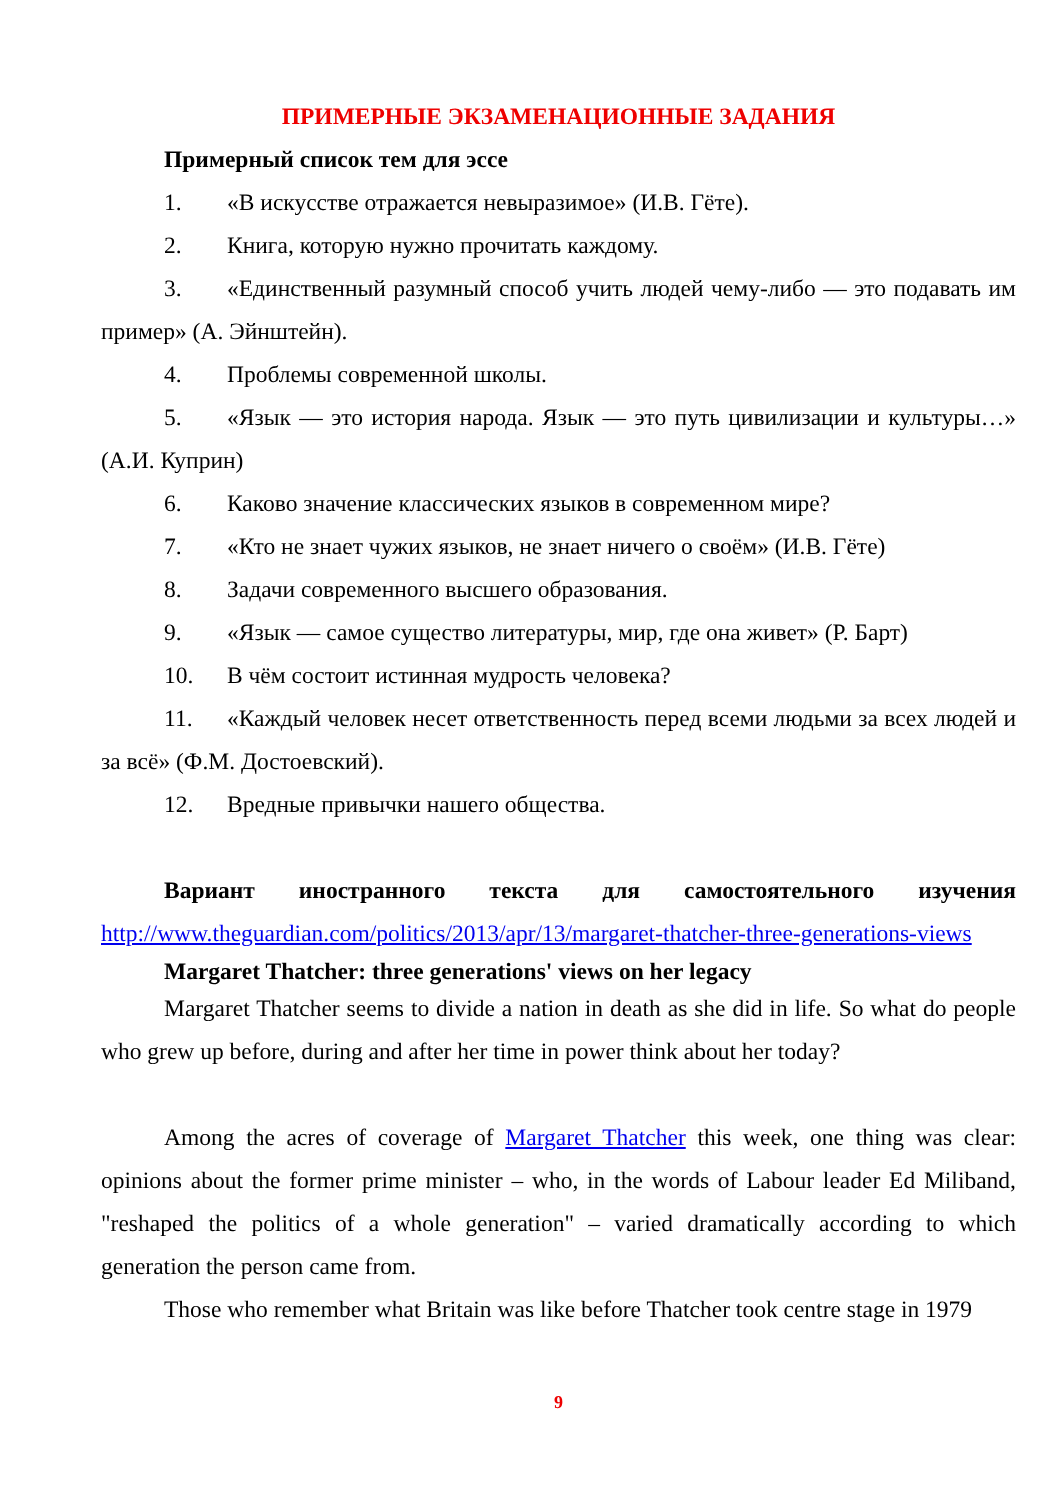ПРИМЕРНЫЕ ЭКЗАМЕНАЦИОННЫЕ ЗАДАНИЯ
Примерный список тем для эссе
1. «В искусстве отражается невыразимое» (И.В. Гёте).
2. Книга, которую нужно прочитать каждому.
3. «Единственный разумный способ учить людей чему-либо — это подавать им пример» (А. Эйнштейн).
4. Проблемы современной школы.
5. «Язык — это история народа. Язык — это путь цивилизации и культуры…» (А.И. Куприн)
6. Каково значение классических языков в современном мире?
7. «Кто не знает чужих языков, не знает ничего о своём» (И.В. Гёте)
8. Задачи современного высшего образования.
9. «Язык — самое существо литературы, мир, где она живет» (Р. Барт)
10. В чём состоит истинная мудрость человека?
11. «Каждый человек несет ответственность перед всеми людьми за всех людей и за всё» (Ф.М. Достоевский).
12. Вредные привычки нашего общества.
Вариант иностранного текста для самостоятельного изучения http://www.theguardian.com/politics/2013/apr/13/margaret-thatcher-three-generations-views
Margaret Thatcher: three generations' views on her legacy
Margaret Thatcher seems to divide a nation in death as she did in life. So what do people who grew up before, during and after her time in power think about her today?
Among the acres of coverage of Margaret Thatcher this week, one thing was clear: opinions about the former prime minister – who, in the words of Labour leader Ed Miliband, "reshaped the politics of a whole generation" – varied dramatically according to which generation the person came from.
Those who remember what Britain was like before Thatcher took centre stage in 1979
9